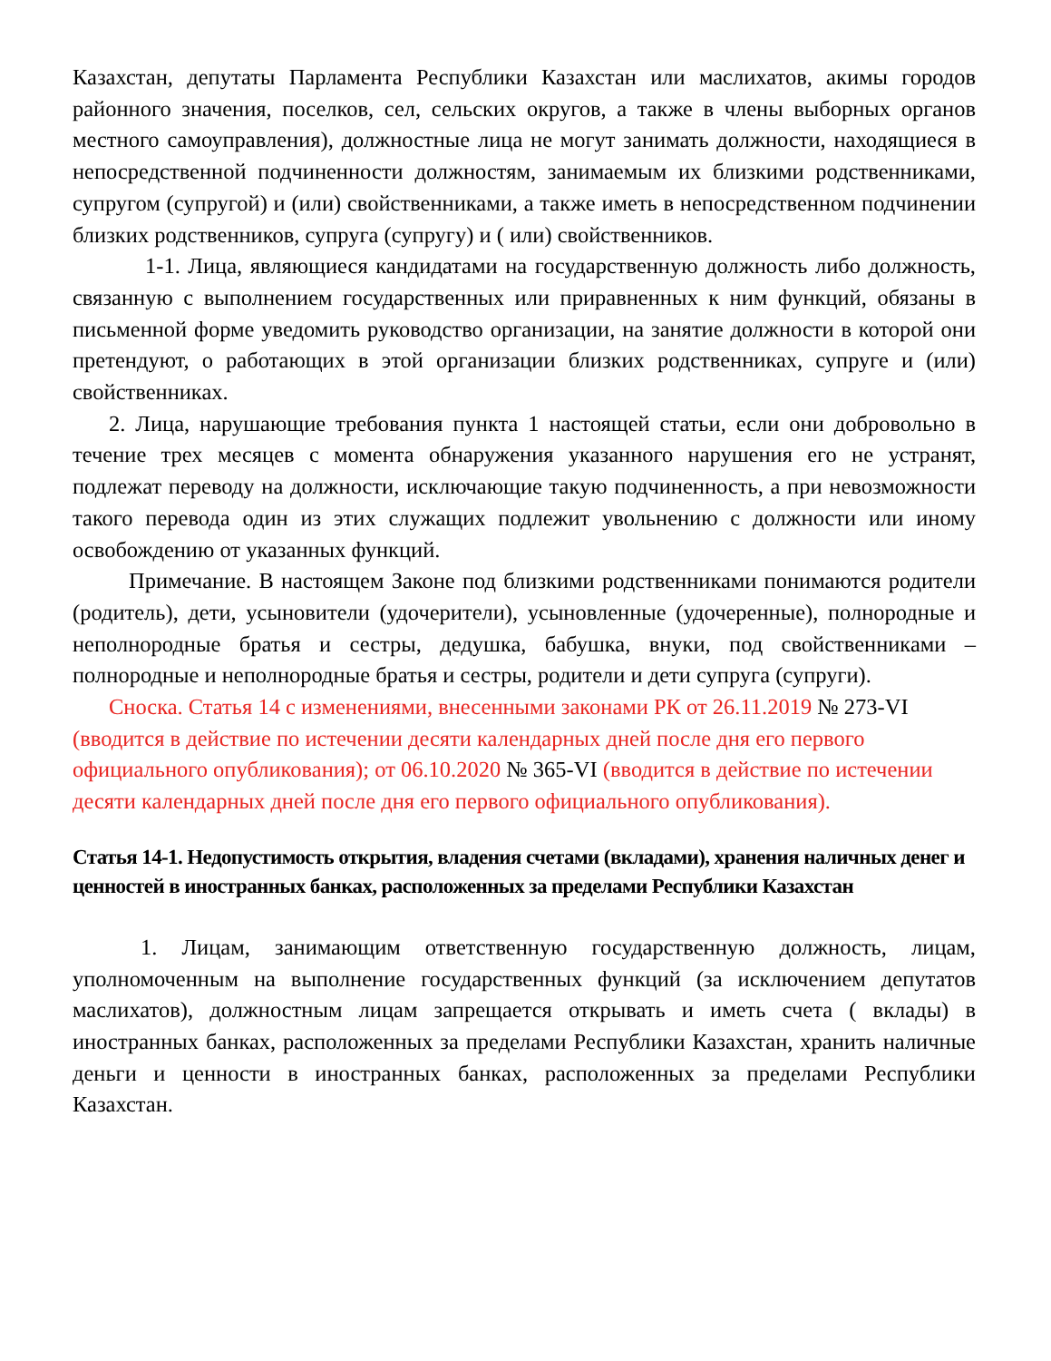Казахстан, депутаты Парламента Республики Казахстан или маслихатов, акимы городов районного значения, поселков, сел, сельских округов, а также в члены выборных органов местного самоуправления), должностные лица не могут занимать должности, находящиеся в непосредственной подчиненности должностям, занимаемым их близкими родственниками, супругом (супругой) и (или) свойственниками, а также иметь в непосредственном подчинении близких родственников, супруга (супругу) и ( или) свойственников.
1-1. Лица, являющиеся кандидатами на государственную должность либо должность, связанную с выполнением государственных или приравненных к ним функций, обязаны в письменной форме уведомить руководство организации, на занятие должности в которой они претендуют, о работающих в этой организации близких родственниках, супруге и (или) свойственниках.
2. Лица, нарушающие требования пункта 1 настоящей статьи, если они добровольно в течение трех месяцев с момента обнаружения указанного нарушения его не устранят, подлежат переводу на должности, исключающие такую подчиненность, а при невозможности такого перевода один из этих служащих подлежит увольнению с должности или иному освобождению от указанных функций.
Примечание. В настоящем Законе под близкими родственниками понимаются родители (родитель), дети, усыновители (удочерители), усыновленные (удочеренные), полнородные и неполнородные братья и сестры, дедушка, бабушка, внуки, под свойственниками – полнородные и неполнородные братья и сестры, родители и дети супруга (супруги).
Сноска. Статья 14 с изменениями, внесенными законами РК от 26.11.2019 № 273-VI (вводится в действие по истечении десяти календарных дней после дня его первого официального опубликования); от 06.10.2020 № 365-VI (вводится в действие по истечении десяти календарных дней после дня его первого официального опубликования).
Статья 14-1. Недопустимость открытия, владения счетами (вкладами), хранения наличных денег и ценностей в иностранных банках, расположенных за пределами Республики Казахстан
1. Лицам, занимающим ответственную государственную должность, лицам, уполномоченным на выполнение государственных функций (за исключением депутатов маслихатов), должностным лицам запрещается открывать и иметь счета ( вклады) в иностранных банках, расположенных за пределами Республики Казахстан, хранить наличные деньги и ценности в иностранных банках, расположенных за пределами Республики Казахстан.